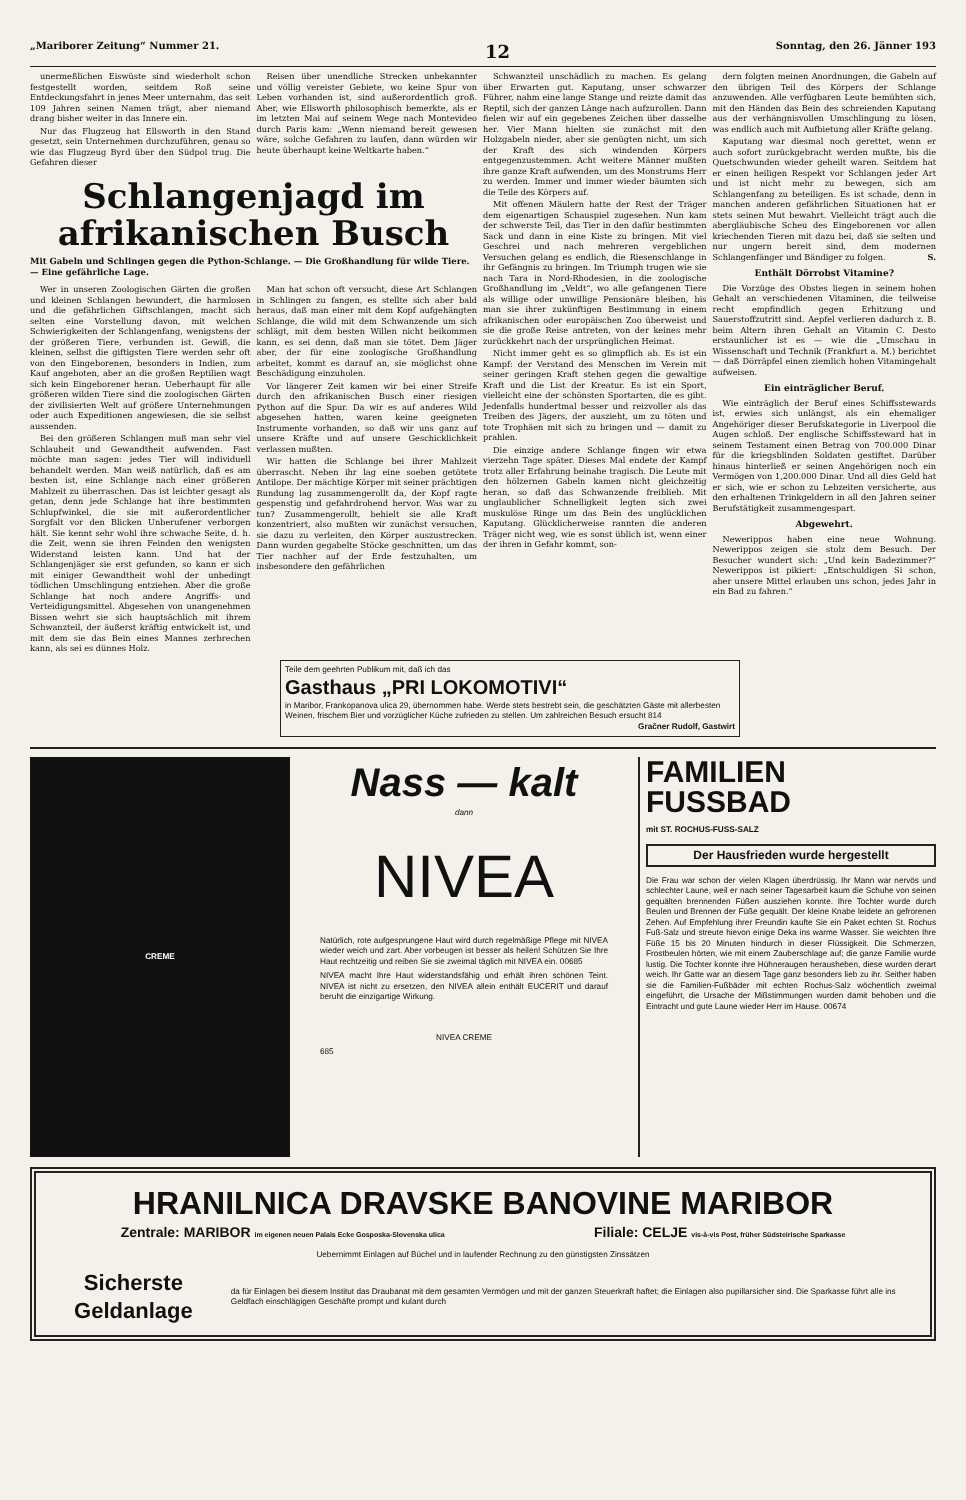„Mariborer Zeitung“ Nummer 21. 12 Sonntag, den 26. Jänner 193
unermeßlichen Eiswüste sind wiederholt schon festgestellt worden, seitdem Roß seine Entdeckungsfahrt in jenes Meer unternahm, das seit 109 Jahren seinen Namen trägt, aber niemand drang bisher weiter in das Innere ein.
Nur das Flugzeug hat Ellsworth in den Stand gesetzt, sein Unternehmen durchzuführen, genau so wie das Flugzeug Byrd über den Südpol trug. Die Gefahren dieser
Reisen über unendliche Strecken unbekannter und völlig vereister Gebiete, wo keine Spur von Leben vorhanden ist, sind außerordentlich groß. Aber, wie Ellsworth philosophisch bemerkte, als er im letzten Mai auf seinem Wege nach Montevideo durch Paris kam: „Wenn niemand bereit gewesen wäre, solche Gefahren zu laufen, dann würden wir heute überhaupt keine Weltkarte haben.“
Schlangenjagd im afrikanischen Busch
Mit Gabeln und Schlingen gegen die Python-Schlange. — Die Großhandlung für wilde Tiere. — Eine gefährliche Lage.
Wer in unseren Zoologischen Gärten die großen und kleinen Schlangen bewundert, die harmlosen und die gefährlichen Giftschlangen, macht sich selten eine Vorstellung davon, mit welchen Schwierigkeiten der Schlangenfang, wenigstens der der größeren Tiere, verbunden ist. Gewiß, die kleinen, selbst die giftigsten Tiere werden sehr oft von den Eingeborenen, besonders in Indien, zum Kauf angeboten, aber an die großen Reptilien wagt sich kein Eingeborener heran. Ueberhaupt für alle größeren wilden Tiere sind die zoologischen Gärten der zivilisierten Welt auf größere Unternehmungen oder auch Expeditionen angewiesen, die sie selbst aussenden.
Bei den größeren Schlangen muß man sehr viel Schlauheit und Gewandtheit aufwenden. Fast möchte man sagen: jedes Tier will individuell behandelt werden. Man weiß natürlich, daß es am besten ist, eine Schlange nach einer größeren Mahlzeit zu überraschen. Das ist leichter gesagt als getan, denn jede Schlange hat ihre bestimmten Schlupfwinkel, die sie mit außerordentlicher Sorgfalt vor den Blicken Unberufener verborgen hält. Sie kennt sehr wohl ihre schwache Seite, d. h. die Zeit, wenn sie ihren Feinden den wenigsten Widerstand leisten kann. Und hat der Schlangenjäger sie erst gefunden, so kann er sich mit einiger Gewandtheit wohl der unbedingt tödlichen Umschlingung entziehen. Aber die große Schlange hat noch andere Angriffs- und Verteidigungsmittel. Abgesehen von unangenehmen Bissen wehrt sie sich hauptsächlich mit ihrem Schwanzteil, der äußerst kräftig entwickelt ist, und mit dem sie das Bein eines Mannes zerbrechen kann, als sei es dünnes Holz.
Man hat schon oft versucht, diese Art Schlangen in Schlingen zu fangen, es stellte sich aber bald heraus, daß man einer mit dem Kopf aufgehängten Schlange, die wild mit dem Schwanzende um sich schlägt, mit dem besten Willen nicht beikommen kann, es sei denn, daß man sie tötet. Dem Jäger aber, der für eine zoologische Großhandlung arbeitet, kommt es darauf an, sie möglichst ohne Beschädigung einzuholen.
Vor längerer Zeit kamen wir bei einer Streife durch den afrikanischen Busch einer riesigen Python auf die Spur. Da wir es auf anderes Wild abgesehen hatten, waren keine geeigneten Instrumente vorhanden, so daß wir uns ganz auf unsere Kräfte und auf unsere Geschicklichkeit verlassen mußten.
Wir hatten die Schlange bei ihrer Mahlzeit überrascht. Neben ihr lag eine soeben getötete Antilope. Der mächtige Körper mit seiner prächtigen Rundung lag zusammengerollt da, der Kopf ragte gespenstig und gefahrdrohend hervor. Was war zu tun? Zusammengerollt, behielt sie alle Kraft konzentriert, also mußten wir zunächst versuchen, sie dazu zu verleiten, den Körper auszustrecken. Dann wurden gegabelte Stöcke geschnitten, um das Tier nachher auf der Erde festzuhalten, um insbesondere den gefährlichen
Schwanzteil unschädlich zu machen. Es gelang über Erwarten gut. Kaputang, unser schwarzer Führer, nahm eine lange Stange und reizte damit das Reptil, sich der ganzen Länge nach aufzurollen. Dann fielen wir auf ein gegebenes Zeichen über dasselbe her. Vier Mann hielten sie zunächst mit den Holzgabeln nieder, aber sie genügten nicht, um sich der Kraft des sich windenden Körpers entgegenzustemmen. Acht weitere Männer mußten ihre ganze Kraft aufwenden, um des Monstrums Herr zu werden. Immer und immer wieder bäumten sich die Teile des Körpers auf.
Mit offenen Mäulern hatte der Rest der Träger dem eigenartigen Schauspiel zugesehen. Nun kam der schwerste Teil, das Tier in den dafür bestimmten Sack und dann in eine Kiste zu bringen. Mit viel Geschrei und nach mehreren vergeblichen Versuchen gelang es endlich, die Riesenschlange in ihr Gefängnis zu bringen. Im Triumph trugen wie sie nach Tara in Nord-Rhodesien, in die zoologische Großhandlung im „Veldt“, wo alle gefangenen Tiere als willige oder unwillige Pensionäre bleiben, bis man sie ihrer zukünftigen Bestimmung in einem afrikanischen oder europäischen Zoo überweist und sie die große Reise antreten, von der keines mehr zurückkehrt nach der ursprünglichen Heimat.
Nicht immer geht es so glimpflich ab. Es ist ein Kampf: der Verstand des Menschen im Verein mit seiner geringen Kraft stehen gegen die gewaltige Kraft und die List der Kreatur. Es ist ein Sport, vielleicht eine der schönsten Sportarten, die es gibt. Jedenfalls hundertmal besser und reizvoller als das Treiben des Jägers, der auszieht, um zu töten und tote Trophäen mit sich zu bringen und — damit zu prahlen.
Die einzige andere Schlange fingen wir etwa vierzehn Tage später. Dieses Mal endete der Kampf trotz aller Erfahrung beinahe tragisch. Die Leute mit den hölzernen Gabeln kamen nicht gleichzeitig heran, so daß das Schwanzende freiblieb. Mit unglaublicher Schnelligkeit legten sich zwei muskulöse Ringe um das Bein des unglücklichen Kaputang. Glücklicherweise rannten die anderen Träger nicht weg, wie es sonst üblich ist, wenn einer der ihren in Gefahr kommt, son-
dern folgten meinen Anordnungen, die Gabeln auf den übrigen Teil des Körpers der Schlange anzuwenden. Alle verfügbaren Leute bemühten sich, mit den Händen das Bein des schreienden Kaputang aus der verhängnisvollen Umschlingung zu lösen, was endlich auch mit Aufbietung aller Kräfte gelang.
Kaputang war diesmal noch gerettet, wenn er auch sofort zurückgebracht werden mußte, bis die Quetschwunden wieder geheilt waren. Seitdem hat er einen heiligen Respekt vor Schlangen jeder Art und ist nicht mehr zu bewegen, sich am Schlangenfang zu beteiligen. Es ist schade, denn in manchen anderen gefährlichen Situationen hat er stets seinen Mut bewahrt. Vielleicht trägt auch die abergläubische Scheu des Eingeborenen vor allen kriechenden Tieren mit dazu bei, daß sie selten und nur ungern bereit sind, dem modernen Schlangenfänger und Bändiger zu folgen. S.
Enthält Dörrobst Vitamine?
Die Vorzüge des Obstes liegen in seinem hohen Gehalt an verschiedenen Vitaminen, die teilweise recht empfindlich gegen Erhitzung und Sauerstoffzutritt sind. Aepfel verlieren dadurch z. B. beim Altern ihren Gehalt an Vitamin C. Desto erstaunlicher ist es — wie die „Umschau in Wissenschaft und Technik (Frankfurt a. M.) berichtet — daß Dörräpfel einen ziemlich hohen Vitamingehalt aufweisen.
Ein einträglicher Beruf.
Wie einträglich der Beruf eines Schiffsstewards ist, erwies sich unlängst, als ein ehemaliger Angehöriger dieser Berufskategorie in Liverpool die Augen schloß. Der englische Schiffssteward hat in seinem Testament einen Betrag von 700.000 Dinar für die kriegsblinden Soldaten gestiftet. Darüber hinaus hinterließ er seinen Angehörigen noch ein Vermögen von 1,200.000 Dinar. Und all dies Geld hat er sich, wie er schon zu Lebzeiten versicherte, aus den erhaltenen Trinkgeldern in all den Jahren seiner Berufstätigkeit zusammengespart.
Abgewehrt.
Newerippos haben eine neue Wohnung. Newerippos zeigen sie stolz dem Besuch. Der Besucher wundert sich: „Und kein Badezimmer?“ Newerippos ist pikiert: „Entschuldigen Si schon, aber unsere Mittel erlauben uns schon, jedes Jahr in ein Bad zu fahren.“
Teile dem geehrten Publikum mit, daß ich das
Gasthaus „PRI LOKOMOTIVI“
in Maribor, Frankopanova ulica 29, übernommen habe. Werde stets bestrebt sein, die geschätzten Gäste mit allerbesten Weinen, frischem Bier und vorzüglicher Küche zufrieden zu stellen. Um zahlreichen Besuch ersucht 814
Gračner Rudolf, Gastwirt
CREME
Nass — kalt
dann
NIVEA
Natürlich, rote aufgesprungene Haut wird durch regelmäßige Pflege mit NIVEA wieder weich und zart. Aber vorbeugen ist besser als heilen! Schützen Sie Ihre Haut rechtzeitig und reiben Sie sie zweimal täglich mit NIVEA ein. 00685
NIVEA macht Ihre Haut widerstandsfähig und erhält ihren schönen Teint. NIVEA ist nicht zu ersetzen, den NIVEA allein enthält EUCERIT und darauf beruht die einzigartige Wirkung.
NIVEA CREME
685
FAMILIEN FUSSBAD
mit ST. ROCHUS-FUSS-SALZ
Der Hausfrieden wurde hergestellt
Die Frau war schon der vielen Klagen überdrüssig. Ihr Mann war nervös und schlechter Laune, weil er nach seiner Tagesarbeit kaum die Schuhe von seinen gequälten brennenden Füßen ausziehen konnte. Ihre Tochter wurde durch Beulen und Brennen der Füße gequält. Der kleine Knabe leidete an gefrorenen Zehen. Auf Empfehlung ihrer Freundin kaufte Sie ein Paket echten St. Rochus Fuß-Salz und streute hievon einige Deka ins warme Wasser. Sie weichten Ihre Füße 15 bis 20 Minuten hindurch in dieser Flüssigkeit. Die Schmerzen, Frostbeulen hörten, wie mit einem Zauberschlage auf; die ganze Familie wurde lustig. Die Tochter konnte ihre Hühneraugen herausheben, diese wurden derart weich. Ihr Gatte war an diesem Tage ganz besonders lieb zu ihr. Seither haben sie die Familien-Fußbäder mit echten Rochus-Salz wöchentlich zweimal eingeführt, die Ursache der Mißstimmungen wurden damit behoben und die Eintracht und gute Laune wieder Herr im Hause. 00674
HRANILNICA DRAVSKE BANOVINE MARIBOR
Zentrale: MARIBOR im eigenen neuen Palais Ecke Gosposka-Slovenska ulica Filiale: CELJE vis-à-vis Post, früher Südsteirische Sparkasse
Uebernimmt Einlagen auf Büchel und in laufender Rechnung zu den günstigsten Zinssätzen
Sicherste Geldanlage da für Einlagen bei diesem Institut das Draubanat mit dem gesamten Vermögen und mit der ganzen Steuerkraft haftet; die Einlagen also pupillarsicher sind. Die Sparkasse führt alle ins Geldfach einschlägigen Geschäfte prompt und kulant durch